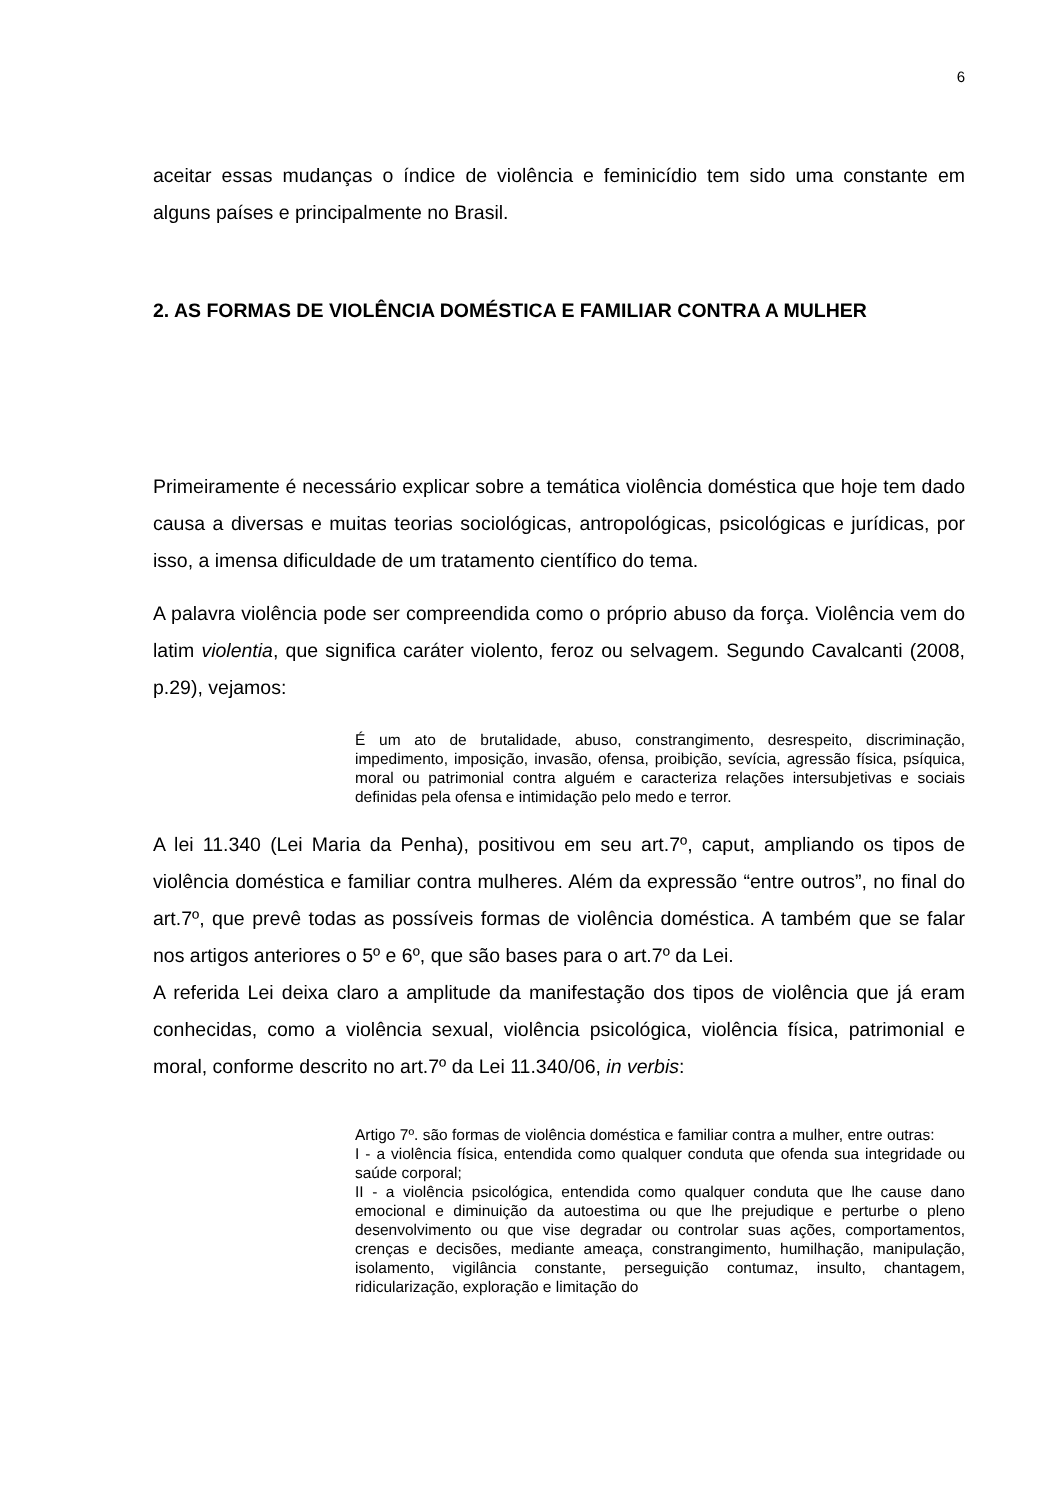6
aceitar essas mudanças o índice de violência e feminicídio tem sido uma constante em alguns países e principalmente no Brasil.
2. AS FORMAS DE VIOLÊNCIA DOMÉSTICA E FAMILIAR CONTRA A MULHER
Primeiramente é necessário explicar sobre a temática violência doméstica que hoje tem dado causa a diversas e muitas teorias sociológicas, antropológicas, psicológicas e jurídicas, por isso, a imensa dificuldade de um tratamento científico do tema.
A palavra violência pode ser compreendida como o próprio abuso da força. Violência vem do latim violentia, que significa caráter violento, feroz ou selvagem. Segundo Cavalcanti (2008, p.29), vejamos:
É um ato de brutalidade, abuso, constrangimento, desrespeito, discriminação, impedimento, imposição, invasão, ofensa, proibição, sevícia, agressão física, psíquica, moral ou patrimonial contra alguém e caracteriza relações intersubjetivas e sociais definidas pela ofensa e intimidação pelo medo e terror.
A lei 11.340 (Lei Maria da Penha), positivou em seu art.7º, caput, ampliando os tipos de violência doméstica e familiar contra mulheres. Além da expressão “entre outros”, no final do art.7º, que prevê todas as possíveis formas de violência doméstica. A também que se falar nos artigos anteriores o 5º e 6º, que são bases para o art.7º da Lei.
A referida Lei deixa claro a amplitude da manifestação dos tipos de violência que já eram conhecidas, como a violência sexual, violência psicológica, violência física, patrimonial e moral, conforme descrito no art.7º da Lei 11.340/06, in verbis:
Artigo 7º. são formas de violência doméstica e familiar contra a mulher, entre outras:
I - a violência física, entendida como qualquer conduta que ofenda sua integridade ou saúde corporal;
II - a violência psicológica, entendida como qualquer conduta que lhe cause dano emocional e diminuição da autoestima ou que lhe prejudique e perturbe o pleno desenvolvimento ou que vise degradar ou controlar suas ações, comportamentos, crenças e decisões, mediante ameaça, constrangimento, humilhação, manipulação, isolamento, vigilância constante, perseguição contumaz, insulto, chantagem, ridicularização, exploração e limitação do